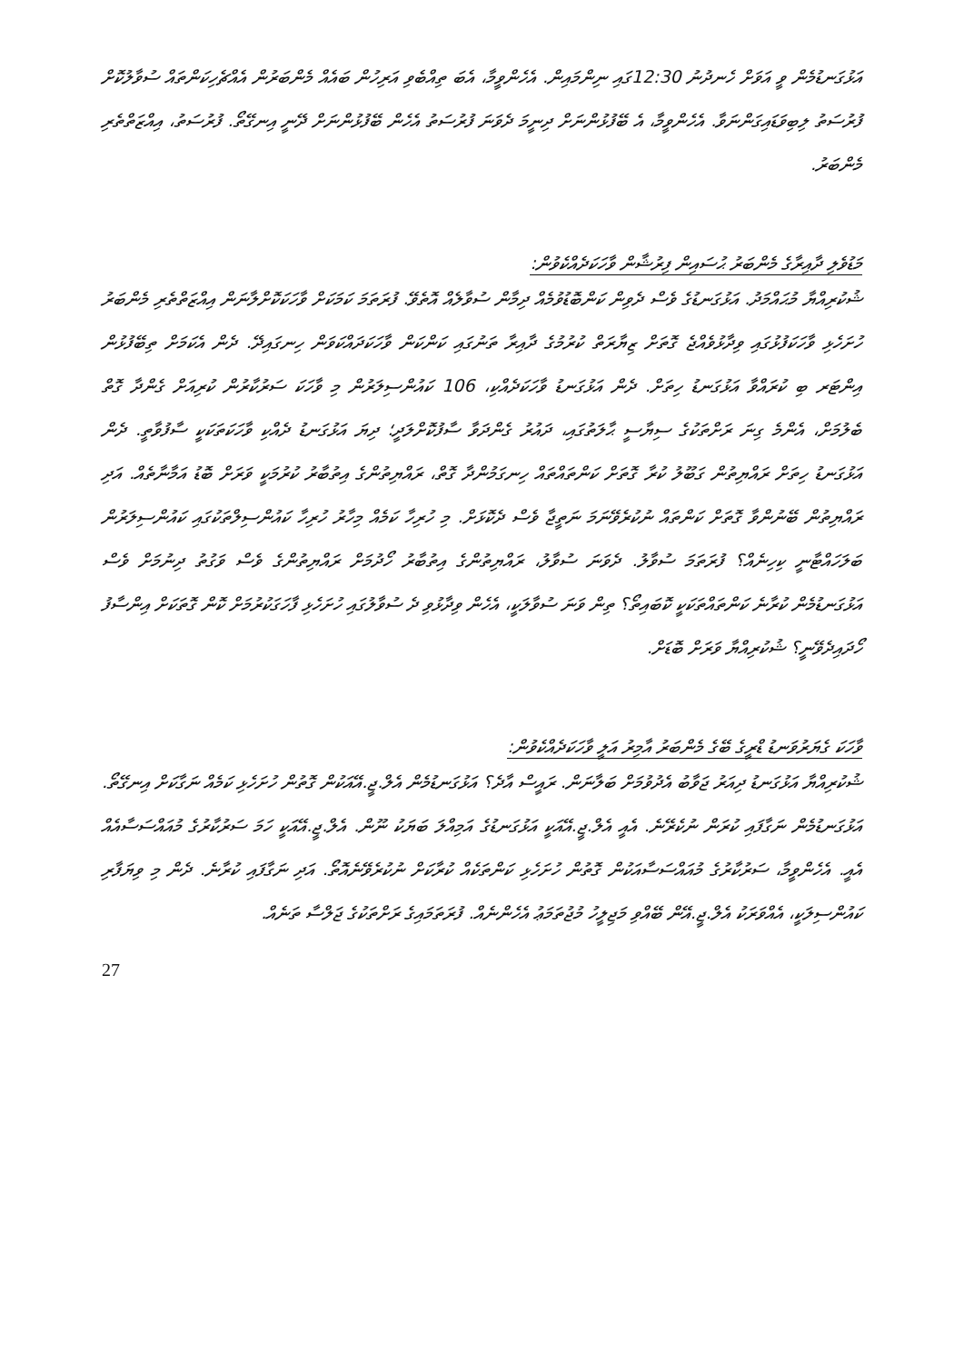އަޅުގަނޑުމެން ވީ އަވަށް ހެނދުނު 12:30ގައި ނިންމައިން. އެހެންވީމާ، އެބަ ތިއްބެވި އަރިހުން ބައެއް މެންބަރުން އެއްޗެހިކަންތައް ސުވާލުކޮށް ފުރުސަތު ލިބިވަޑައިގަންނަވާ. އެހެންވީމާ، އެ ބޭފުޅުންނަށް ދިނީމަ ދެވަނަ ފުރުސަތު އެހެން ބޭފުޅުންނަށް ދޭނީ އިނގޭތޯ. ފުރުސަތު، އިއްޒަތްތެރި މެންބަރު.
މަޑުވެލި ދާއިރާގެ މެންބަރު ޙުސައިން ފިރުޝާން ވާހަކަދެއްކެވުން:
ޝުކުރިއްޔާ މުޙައްމަދު. އަޅުގަނޑުގެ ވެސް ދެވިން ކަންބޮޑުވުމެއް ދިމާން ސުވާލެއް އޮތެވޭ. ފުރަތަމަ ކަމަކަށް ވާހަކަކޮށްލާނަން އިއްޒަތްތެރި މެންބަރު ހުށަހެޅި ވާހަކަފުޅުގައި ވިދާޅުވެއްޖެ ގޮތަށް ޒިޔާރަތް ކުރުމުގެ ދާއިރާ ތަނުގައި ކަންކަން ވާހަކަދައްކަވަން ހިނގައިދޭ. ދެން އެކަމަށް ތިބޭފުޅުން އިންޓަރ ބި ކުރައްވާ އަޅުގަނޑު ހިތަށް. ދެން އަޅުގަނޑު ވާހަކަދެއްކި، 106 ކައުންސިލަރުން މި ވާހަކަ ސަރުކާރުން ކުރިއަށް ގެންދާ ގޮތް ބެލުމަށް، އެންމެ ގިނަ ރަށްތަކުގެ ސިޔާސީ ޙާލަތުގައި، ދައުރު ގެންދަވާ ސާފުކޮށްލަދީ؛ ދިޔަ އަޅުގަނޑު ދެއްކި ވާހަކަތަކަކީ ސާފުވާތީ. ދެން އަޅުގަނޑު ހިތަށް ރައްޔިތުން ގަބޫލު ކުރާ ގޮތަށް ކަންތައްތައް ހިނގަމުންދާ ގޮތް، ރައްޔިތުންގެ އިތުބާރު ކުރުމަކީ ވަރަށް ބޮޑު އަމާނާތެއް. އަދި ރައްޔިތުން ބޭނުންވާ ގޮތަށް ކަންތައް ނުކުރެވޭނަމަ ނަތީޖާ ވެސް ދެކޮޅަށް. މި ހުރިހާ ކަމެއް މިހާރު ހުރިހާ ކައުންސިލްތަކުގައި ކައުންސިލަރުން ބަލަހައްޓާނީ ކިހިނެއް؟ ފުރަތަމަ ސުވާލު. ދެވަނަ ސުވާލު، ރައްޔިތުންގެ އިތުބާރު ހޯދުމަށް ރައްޔިތުންގެ ވެސް ވަގުތު ދިނުމަށް ވެސް އަޅުގަނޑުމެން ކުރާނެ ކަންތައްތަކަކީ ކޮބައިތޯ؟ ތިން ވަނަ ސުވާލަކީ، އެހެން ވިދާޅުވި ދެ ސުވާލުގައި ހުށަހެޅި ފާހަގަކުރުމަށް ކޮން ގޮތަކަށް އިންސާފު ހޯދައިދެވޭނީ؟ ޝުކުރިއްޔާ ވަރަށް ބޮޑަށް.
ވާހަކަ ގެޔަރުވަނޑު ޑްރީގެ ބޭގެ މެންބަރު އާމިރު އަލީ ވާހަކަދެއްކެވުން:
ޝުކުރިއްޔާ އަޅުގަނޑު ދިއަރު ޖަވާބު އެދުވުމަށް ބަލާނަން. ރައީސް އާދެ؟ އަޅުގަނޑުމެން އެލް.ޖީ.އޭއަކުން ގޮތުން ހުށަހެޅި ކަމެއް ނަގާކަށް އިނގޭތޯ. އަޅުގަނޑުމެން ނަގާފައި ކުރަން ނުކެރޭނެ. އެއީ އެލް.ޖީ.އޭއަކީ އަޅުގަނޑުގެ އަމިއްލަ ބަޔަކު ނޫން. އެލް.ޖީ.އޭއަކީ ހަމަ ސަރުކާރުގެ މުއައްސަސާއެއް އެއީ. އެހެންވީމާ، ސަރުކާރުގެ މުއައްސަސާއަކުން ގޮތުން ހުށަހެޅި ކަންތަކެއް ކުރާކަށް ނުކުރެވޭނެއޮތޯ. އަދި ނަގާފައި ކުރާނެ. ދެން މި ވިޔަފާރި ކައުންސިލަކީ، އެއްވަރަކު އެލް.ޖީ.އޭން ބޭއްވި މަޖިލީހު މުޖުތަމަޢު އެހެންނެއް. ފުރަތަމައިގެ ރަށްތަކުގެ ޖަލްސާ ތަނެއް.
27